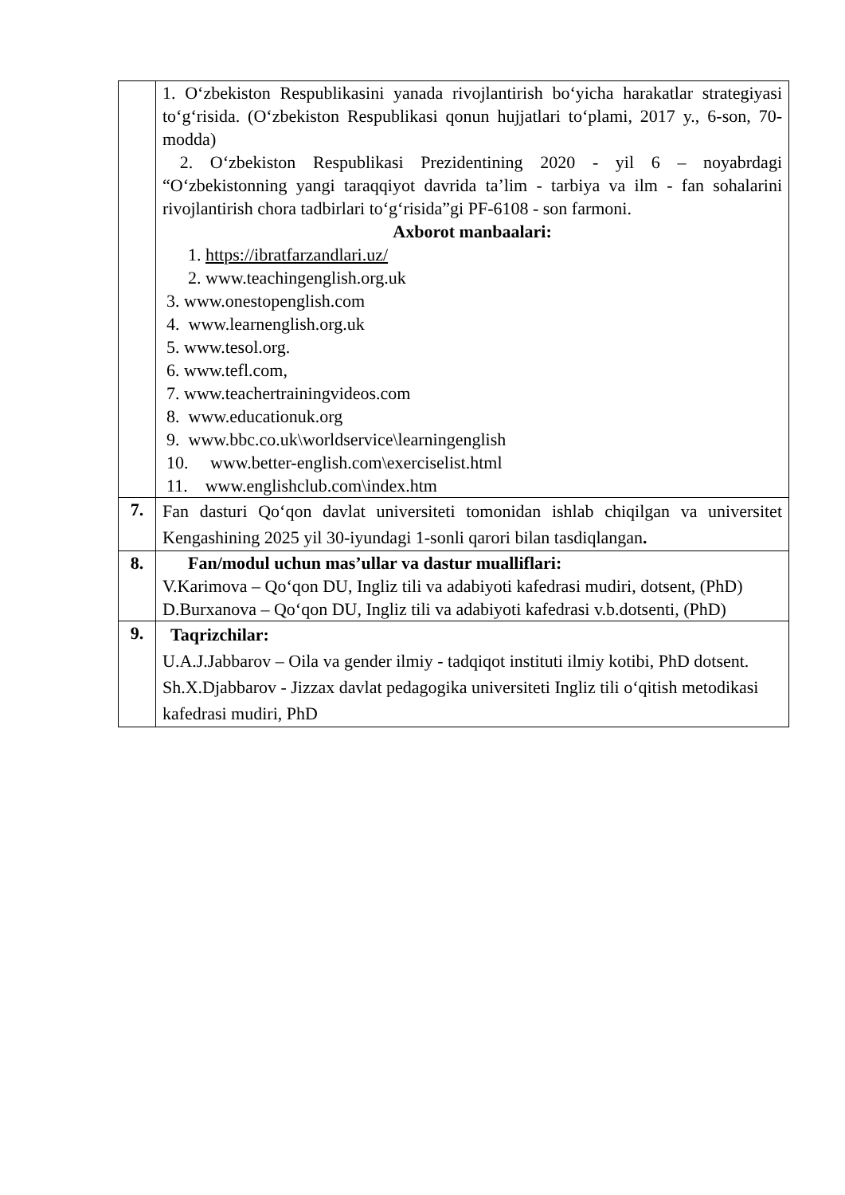| | 1. O‘zbekiston Respublikasini yanada rivojlantirish bo‘yicha harakatlar strategiyasi to‘g‘risida. (O‘zbekiston Respublikasi qonun hujjatlari to‘plami, 2017 y., 6-son, 70-modda) 2. O‘zbekiston Respublikasi Prezidentining 2020 - yil 6 – noyabrdagi “O‘zbekistonning yangi taraqqiyot davrida ta’lim - tarbiya va ilm - fan sohalarini rivojlantirish chora tadbirlari to‘g‘risida”gi PF-6108 - son farmoni. Axborot manbaalari: 1. https://ibratfarzandlari.uz/ 2. www.teachingenglish.org.uk 3. www.onestopenglish.com 4. www.learnenglish.org.uk 5. www.tesol.org. 6. www.tefl.com, 7. www.teachertrainingvideos.com 8. www.educationuk.org 9. www.bbc.co.uk\worldservice\learningenglish 10. www.better-english.com\exerciselist.html 11. www.englishclub.com\index.htm |
| 7. | Fan dasturi Qo‘qon davlat universiteti tomonidan ishlab chiqilgan va universitet Kengashining 2025 yil 30-iyundagi 1-sonli qarori bilan tasdiqlangan . |
| 8. | Fan/modul uchun mas’ullar va dastur mualliflari: V.Karimova – Qo‘qon DU, Ingliz tili va adabiyoti kafedrasi mudiri, dotsent, (PhD) D.Burxanova – Qo‘qon DU, Ingliz tili va adabiyoti kafedrasi v.b.dotsenti, (PhD) |
| 9. | Taqrizchilar: U.A.J.Jabbarov – Oila va gender ilmiy - tadqiqot instituti ilmiy kotibi, PhD dotsent. Sh.X.Djabbarov - Jizzax davlat pedagogika universiteti Ingliz tili o‘qitish metodikasi kafedrasi mudiri, PhD |